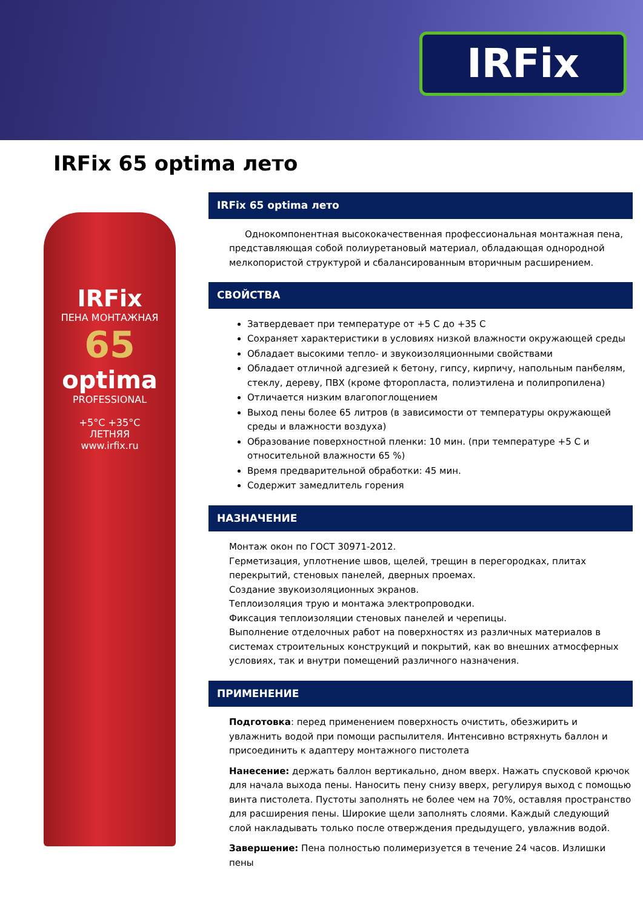IRFix
IRFix 65 optima лето
IRFix
ПЕНА МОНТАЖНАЯ
65
optima
PROFESSIONAL
+5°C +35°C
ЛЕТНЯЯ
www.irfix.ru
IRFix 65 optima лето
Однокомпонентная высококачественная профессиональная монтажная пена, представляющая собой полиуретановый материал, обладающая однородной мелкопористой структурой и сбалансированным вторичным расширением.
СВОЙСТВА
Затвердевает при температуре от +5 С до +35 С
Сохраняет характеристики в условиях низкой влажности окружающей среды
Обладает высокими тепло- и звукоизоляционными свойствами
Обладает отличной адгезией к бетону, гипсу, кирпичу, напольным панбелям, стеклу, дереву, ПВХ (кроме фторопласта, полиэтилена и полипропилена)
Отличается низким влагопоглощением
Выход пены более 65 литров (в зависимости от температуры окружающей среды и влажности воздуха)
Образование поверхностной пленки: 10 мин. (при температуре +5 С и относительной влажности 65 %)
Время предварительной обработки: 45 мин.
Содержит замедлитель горения
НАЗНАЧЕНИЕ
Монтаж окон по ГОСТ 30971-2012.
Герметизация, уплотнение швов, щелей, трещин в перегородках, плитах перекрытий, стеновых панелей, дверных проемах.
Создание звукоизоляционных экранов.
Теплоизоляция трую и монтажа электропроводки.
Фиксация теплоизоляции стеновых панелей и черепицы.
Выполнение отделочных работ на поверхностях из различных материалов в системах строительных конструкций и покрытий, как во внешних атмосферных условиях, так и внутри помещений различного назначения.
ПРИМЕНЕНИЕ
Подготовка: перед применением поверхность очистить, обезжирить и увлажнить водой при помощи распылителя. Интенсивно встряхнуть баллон и присоединить к адаптеру монтажного пистолета
Нанесение: держать баллон вертикально, дном вверх. Нажать спусковой крючок для начала выхода пены. Наносить пену снизу вверх, регулируя выход с помощью винта пистолета. Пустоты заполнять не более чем на 70%, оставляя пространство для расширения пены. Широкие щели заполнять слоями. Каждый следующий слой накладывать только после отверждения предыдущего, увлажнив водой.
Завершение: Пена полностью полимеризуется в течение 24 часов. Излишки пены